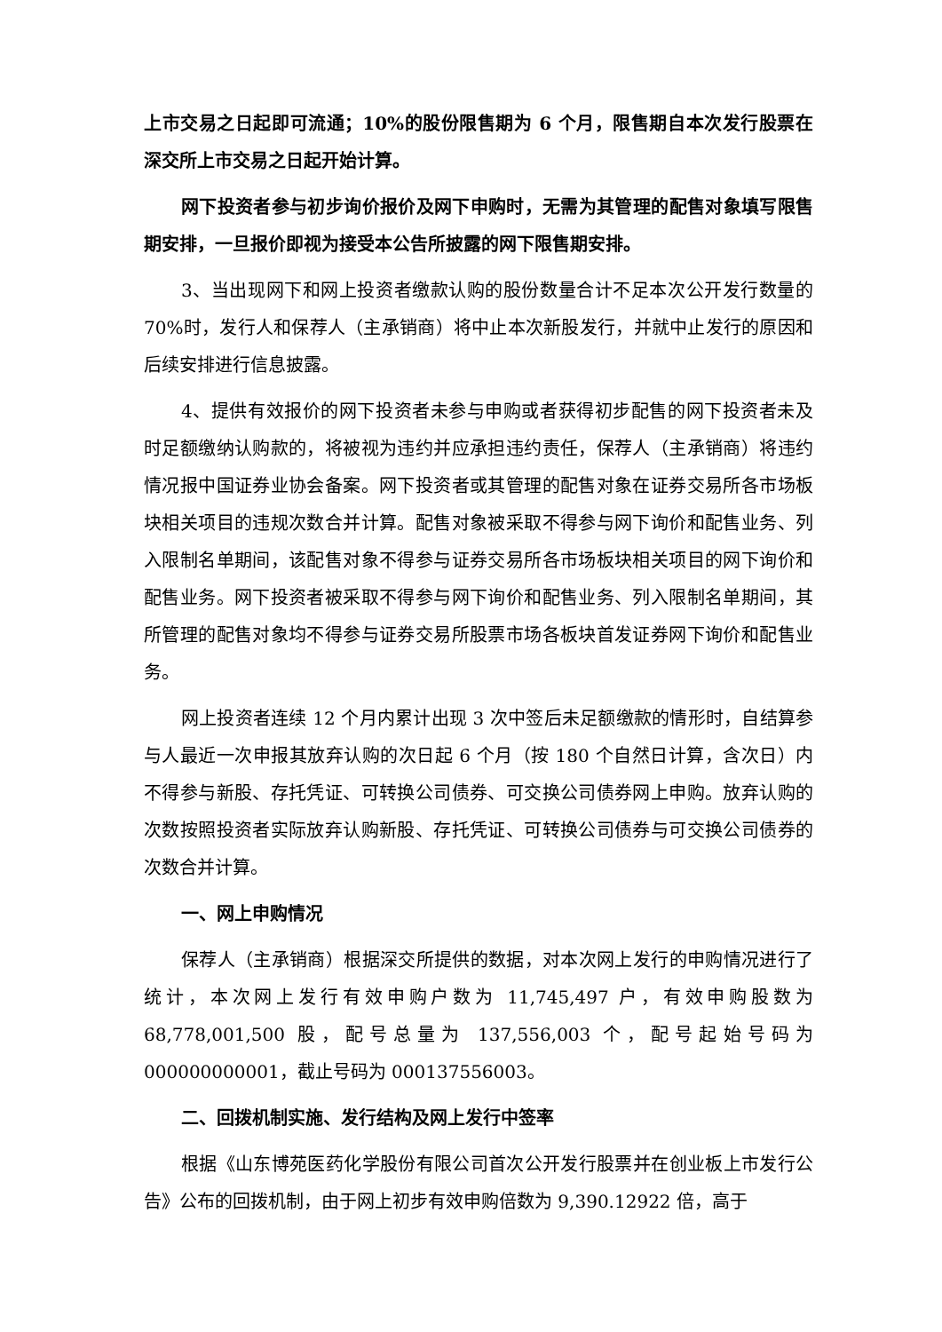上市交易之日起即可流通；10%的股份限售期为 6 个月，限售期自本次发行股票在深交所上市交易之日起开始计算。
网下投资者参与初步询价报价及网下申购时，无需为其管理的配售对象填写限售期安排，一旦报价即视为接受本公告所披露的网下限售期安排。
3、当出现网下和网上投资者缴款认购的股份数量合计不足本次公开发行数量的 70%时，发行人和保荐人（主承销商）将中止本次新股发行，并就中止发行的原因和后续安排进行信息披露。
4、提供有效报价的网下投资者未参与申购或者获得初步配售的网下投资者未及时足额缴纳认购款的，将被视为违约并应承担违约责任，保荐人（主承销商）将违约情况报中国证券业协会备案。网下投资者或其管理的配售对象在证券交易所各市场板块相关项目的违规次数合并计算。配售对象被采取不得参与网下询价和配售业务、列入限制名单期间，该配售对象不得参与证券交易所各市场板块相关项目的网下询价和配售业务。网下投资者被采取不得参与网下询价和配售业务、列入限制名单期间，其所管理的配售对象均不得参与证券交易所股票市场各板块首发证券网下询价和配售业务。
网上投资者连续 12 个月内累计出现 3 次中签后未足额缴款的情形时，自结算参与人最近一次申报其放弃认购的次日起 6 个月（按 180 个自然日计算，含次日）内不得参与新股、存托凭证、可转换公司债券、可交换公司债券网上申购。放弃认购的次数按照投资者实际放弃认购新股、存托凭证、可转换公司债券与可交换公司债券的次数合并计算。
一、网上申购情况
保荐人（主承销商）根据深交所提供的数据，对本次网上发行的申购情况进行了统计，本次网上发行有效申购户数为 11,745,497 户，有效申购股数为 68,778,001,500 股，配号总量为 137,556,003 个，配号起始号码为 000000000001，截止号码为 000137556003。
二、回拨机制实施、发行结构及网上发行中签率
根据《山东博苑医药化学股份有限公司首次公开发行股票并在创业板上市发行公告》公布的回拨机制，由于网上初步有效申购倍数为 9,390.12922 倍，高于